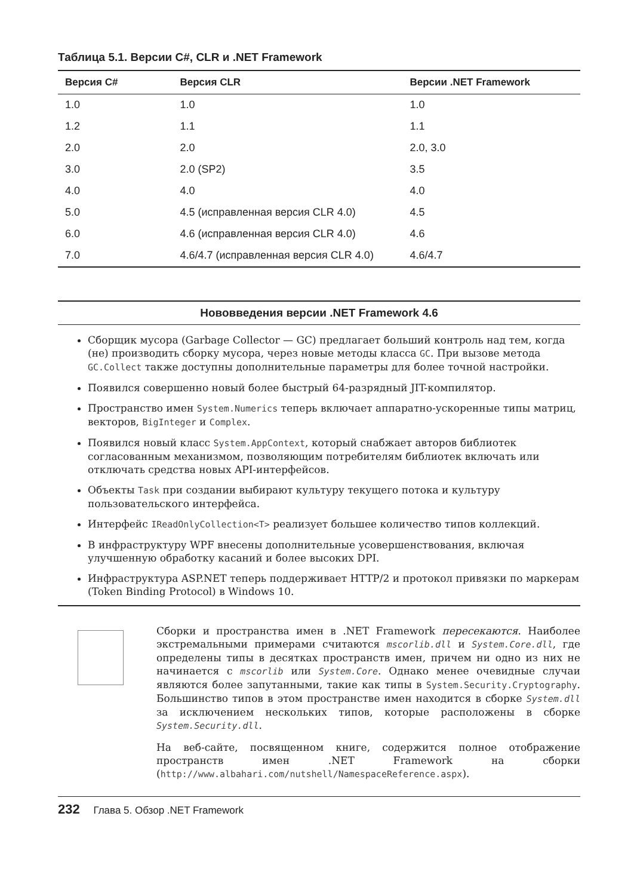Таблица 5.1. Версии C#, CLR и .NET Framework
| Версия C# | Версия CLR | Версии .NET Framework |
| --- | --- | --- |
| 1.0 | 1.0 | 1.0 |
| 1.2 | 1.1 | 1.1 |
| 2.0 | 2.0 | 2.0, 3.0 |
| 3.0 | 2.0 (SP2) | 3.5 |
| 4.0 | 4.0 | 4.0 |
| 5.0 | 4.5 (исправленная версия CLR 4.0) | 4.5 |
| 6.0 | 4.6 (исправленная версия CLR 4.0) | 4.6 |
| 7.0 | 4.6/4.7 (исправленная версия CLR 4.0) | 4.6/4.7 |
Нововведения версии .NET Framework 4.6
Сборщик мусора (Garbage Collector — GC) предлагает больший контроль над тем, когда (не) производить сборку мусора, через новые методы класса GC. При вызове метода GC.Collect также доступны дополнительные параметры для более точной настройки.
Появился совершенно новый более быстрый 64-разрядный JIT-компилятор.
Пространство имен System.Numerics теперь включает аппаратно-ускоренные типы матриц, векторов, BigInteger и Complex.
Появился новый класс System.AppContext, который снабжает авторов библиотек согласованным механизмом, позволяющим потребителям библиотек включать или отключать средства новых API-интерфейсов.
Объекты Task при создании выбирают культуру текущего потока и культуру пользовательского интерфейса.
Интерфейс IReadOnlyCollection<T> реализует большее количество типов коллекций.
В инфраструктуру WPF внесены дополнительные усовершенствования, включая улучшенную обработку касаний и более высоких DPI.
Инфраструктура ASP.NET теперь поддерживает HTTP/2 и протокол привязки по маркерам (Token Binding Protocol) в Windows 10.
Сборки и пространства имен в .NET Framework пересекаются. Наиболее экстремальными примерами считаются mscorlib.dll и System.Core.dll, где определены типы в десятках пространств имен, причем ни одно из них не начинается с mscorlib или System.Core. Однако менее очевидные случаи являются более запутанными, такие как типы в System.Security.Cryptography. Большинство типов в этом пространстве имен находится в сборке System.dll за исключением нескольких типов, которые расположены в сборке System.Security.dll.
На веб-сайте, посвященном книге, содержится полное отображение пространств имен .NET Framework на сборки (http://www.albahari.com/nutshell/NamespaceReference.aspx).
232 Глава 5. Обзор .NET Framework